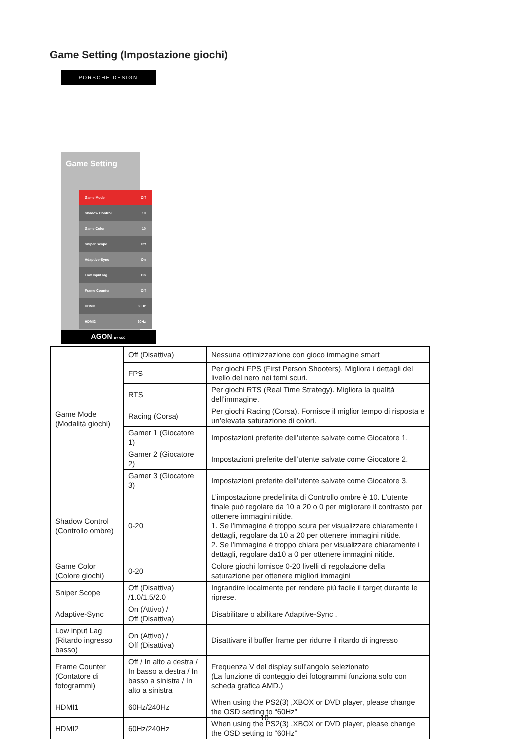Game Setting (Impostazione giochi)
PORSCHE DESIGN
Game Setting
Game Mode Off
Shadow Control 10
Game Color 10
Sniper Scope Off
Adaptive-Sync On
Low Input lag On
Frame Counter Off
HDMI1 60Hz
HDMI2 60Hz
AGON BY AOC
| Game Mode (Modalità giochi) | Off (Disattiva) | Nessuna ottimizzazione con gioco immagine smart |
| | FPS | Per giochi FPS (First Person Shooters). Migliora i dettagli del livello del nero nei temi scuri. |
| | RTS | Per giochi RTS (Real Time Strategy). Migliora la qualità dell’immagine. |
| | Racing (Corsa) | Per giochi Racing (Corsa). Fornisce il miglior tempo di risposta e un’elevata saturazione di colori. |
| | Gamer 1 (Giocatore 1) | Impostazioni preferite dell’utente salvate come Giocatore 1. |
| | Gamer 2 (Giocatore 2) | Impostazioni preferite dell’utente salvate come Giocatore 2. |
| | Gamer 3 (Giocatore 3) | Impostazioni preferite dell’utente salvate come Giocatore 3. |
| Shadow Control (Controllo ombre) | 0-20 | L’impostazione predefinita di Controllo ombre è 10. L’utente finale può regolare da 10 a 20 o 0 per migliorare il contrasto per ottenere immagini nitide. 1. Se l’immagine è troppo scura per visualizzare chiaramente i dettagli, regolare da 10 a 20 per ottenere immagini nitide. 2. Se l’immagine è troppo chiara per visualizzare chiaramente i dettagli, regolare da10 a 0 per ottenere immagini nitide. |
| Game Color (Colore giochi) | 0-20 | Colore giochi fornisce 0-20 livelli di regolazione della saturazione per ottenere migliori immagini |
| Sniper Scope | Off (Disattiva) /1.0/1.5/2.0 | Ingrandire localmente per rendere più facile il target durante le riprese. |
| Adaptive-Sync | On (Attivo) / Off (Disattiva) | Disabilitare o abilitare Adaptive-Sync . |
| Low input Lag (Ritardo ingresso basso) | On (Attivo) / Off (Disattiva) | Disattivare il buffer frame per ridurre il ritardo di ingresso |
| Frame Counter (Contatore di fotogrammi) | Off / In alto a destra / In basso a destra / In basso a sinistra / In alto a sinistra | Frequenza V del display sull’angolo selezionato (La funzione di conteggio dei fotogrammi funziona solo con scheda grafica AMD.) |
| HDMI1 | 60Hz/240Hz | When using the PS2(3) ,XBOX or DVD player, please change the OSD setting to “60Hz” |
| HDMI2 | 60Hz/240Hz | When using the PS2(3) ,XBOX or DVD player, please change the OSD setting to “60Hz” |
18